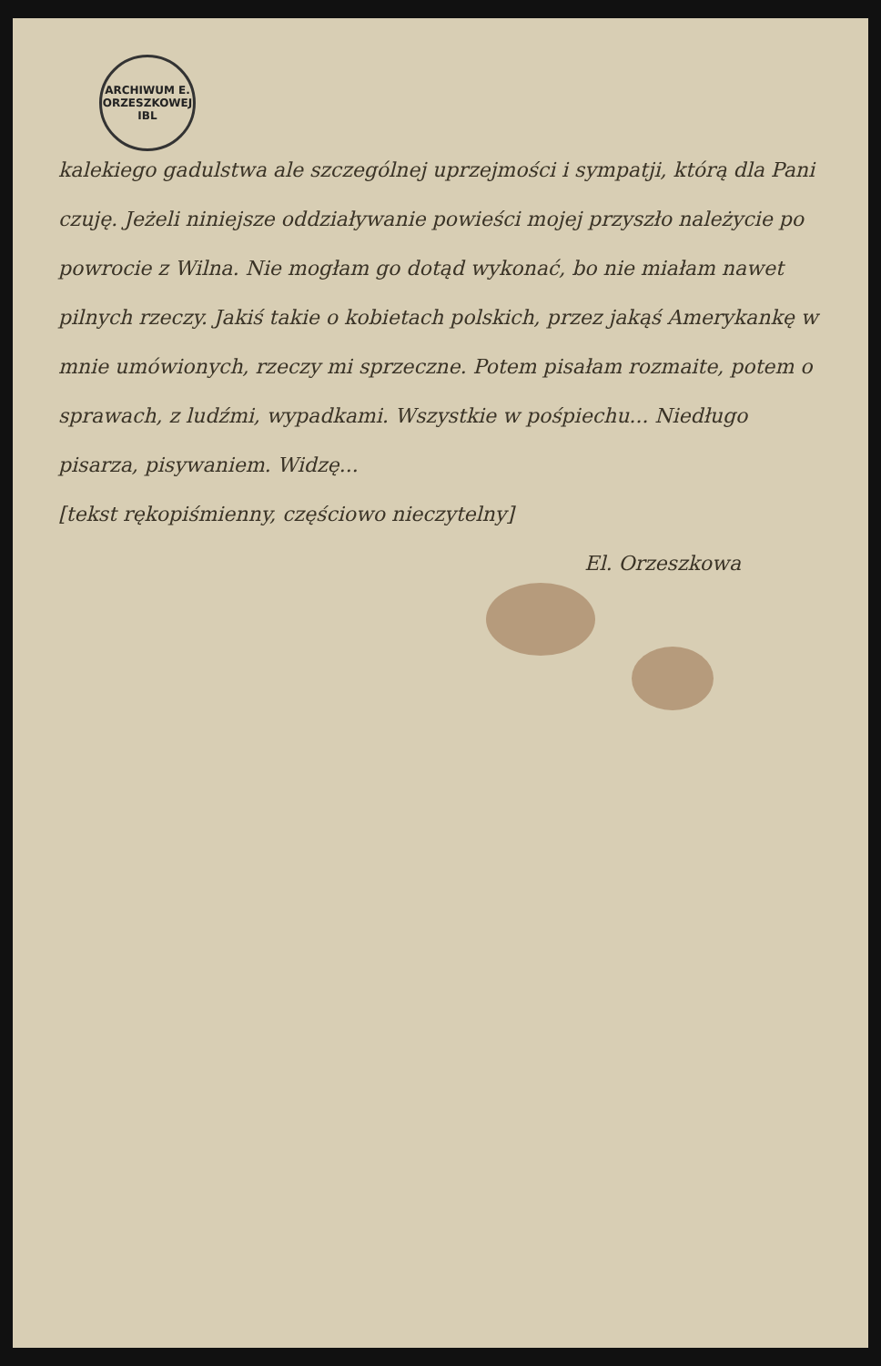ARCHIWUM E. ORZESZKOWEJ
IBL
kalekiego gadulstwa ale szczególnej uprzejmości i sympatji, którą dla Pani czuję. Jeżeli niniejsze oddziaływanie powieści mojej przyszło należycie po powrocie z Wilna. Nie mogłam go dotąd wykonać, bo nie miałam nawet pilnych rzeczy. Jakiś takie o kobietach polskich, przez jakąś Amerykankę w mnie umówionych, rzeczy mi sprzeczne. Potem pisałam rozmaite, potem o sprawach, z ludźmi, wypadkami. Wszystkie w pośpiechu... Niedługo pisarza, pisywaniem. Widzę...
[tekst rękopiśmienny, częściowo nieczytelny]
El. Orzeszkowa